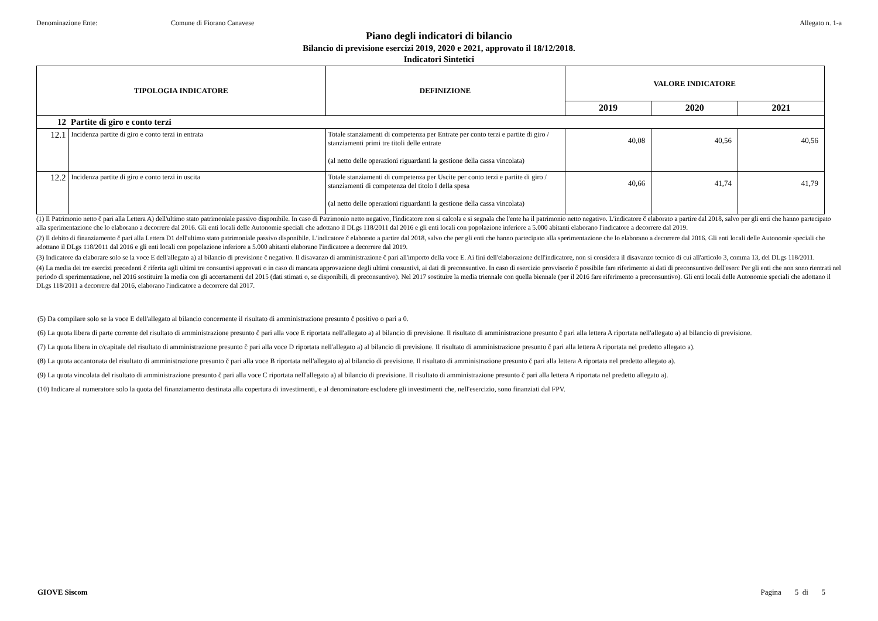Denominazione Ente: Comune di Fiorano Canavese Allegato n. 1-a
Piano degli indicatori di bilancio
Bilancio di previsione esercizi 2019, 2020 e 2021, approvato il 18/12/2018.
Indicatori Sintetici
| TIPOLOGIA INDICATORE | | DEFINIZIONE | VALORE INDICATORE | | |
| --- | --- | --- | --- | --- | --- |
| | | | 2019 | 2020 | 2021 |
| 12 | Partite di giro e conto terzi | | | | |
| 12.1 | Incidenza partite di giro e conto terzi in entrata | Totale stanziamenti di competenza per Entrate per conto terzi e partite di giro / stanziamenti primi tre titoli delle entrate (al netto delle operazioni riguardanti la gestione della cassa vincolata) | 40,08 | 40,56 | 40,56 |
| 12.2 | Incidenza partite di giro e conto terzi in uscita | Totale stanziamenti di competenza per Uscite per conto terzi e partite di giro / stanziamenti di competenza del titolo I della spesa (al netto delle operazioni riguardanti la gestione della cassa vincolata) | 40,66 | 41,74 | 41,79 |
(1) Il Patrimonio netto č pari alla Lettera A) dell'ultimo stato patrimoniale passivo disponibile. In caso di Patrimonio netto negativo, l'indicatore non si calcola e si segnala che l'ente ha il patrimonio netto negativo. L'indicatore č elaborato a partire dal 2018, salvo per gli enti che hanno partecipato alla sperimentazione che lo elaborano a decorrere dal 2016. Gli enti locali delle Autonomie speciali che adottano il DLgs 118/2011 dal 2016 e gli enti locali con popolazione inferiore a 5.000 abitanti elaborano l'indicatore a decorrere dal 2019.
(2) Il debito di finanziamento č pari alla Lettera D1 dell'ultimo stato patrimoniale passivo disponibile. L'indicatore č elaborato a partire dal 2018, salvo che per gli enti che hanno partecipato alla sperimentazione che lo elaborano a decorrere dal 2016. Gli enti locali delle Autonomie speciali che adottano il DLgs 118/2011 dal 2016 e gli enti locali con popolazione inferiore a 5.000 abitanti elaborano l'indicatore a decorrere dal 2019.
(3) Indicatore da elaborare solo se la voce E dell'allegato a) al bilancio di previsione č negativo. Il disavanzo di amministrazione č pari all'importo della voce E. Ai fini dell'elaborazione dell'indicatore, non si considera il disavanzo tecnico di cui all'articolo 3, comma 13, del DLgs 118/2011.
(4) La media dei tre esercizi precedenti č riferita agli ultimi tre consuntivi approvati o in caso di mancata approvazione degli ultimi consuntivi, ai dati di preconsuntivo. In caso di esercizio provvisorio č possibile fare riferimento ai dati di preconsuntivo dell'eserc Per gli enti che non sono rientrati nel periodo di sperimentazione, nel 2016 sostituire la media con gli accertamenti del 2015 (dati stimati o, se disponibili, di preconsuntivo). Nel 2017 sostituire la media triennale con quella biennale (per il 2016 fare riferimento a preconsuntivo). Gli enti locali delle Autonomie speciali che adottano il DLgs 118/2011 a decorrere dal 2016, elaborano l'indicatore a decorrere dal 2017.
(5) Da compilare solo se la voce E dell'allegato al bilancio concernente il risultato di amministrazione presunto č positivo o pari a 0.
(6) La quota libera di parte corrente del risultato di amministrazione presunto č pari alla voce E riportata nell'allegato a) al bilancio di previsione. Il risultato di amministrazione presunto č pari alla lettera A riportata nell'allegato a) al bilancio di previsione.
(7) La quota libera in c/capitale del risultato di amministrazione presunto č pari alla voce D riportata nell'allegato a) al bilancio di previsione. Il risultato di amministrazione presunto č pari alla lettera A riportata nel predetto allegato a).
(8) La quota accantonata del risultato di amministrazione presunto č pari alla voce B riportata nell'allegato a) al bilancio di previsione. Il risultato di amministrazione presunto č pari alla lettera A riportata nel predetto allegato a).
(9) La quota vincolata del risultato di amministrazione presunto č pari alla voce C riportata nell'allegato a) al bilancio di previsione. Il risultato di amministrazione presunto č pari alla lettera A riportata nel predetto allegato a).
(10) Indicare al numeratore solo la quota del finanziamento destinata alla copertura di investimenti, e al denominatore escludere gli investimenti che, nell'esercizio, sono finanziati dal FPV.
GIOVE Siscom Pagina 5 di 5